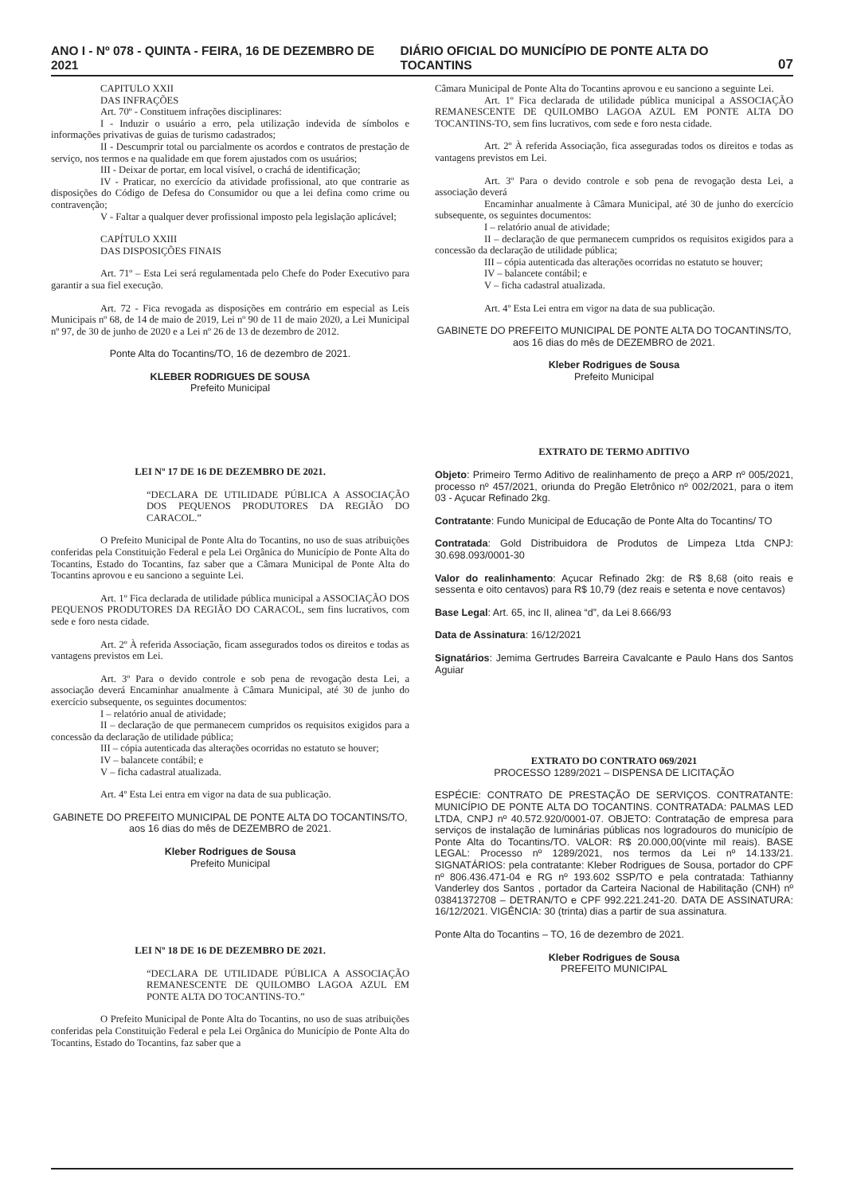ANO I - Nº 078 - QUINTA - FEIRA, 16 DE DEZEMBRO DE 2021 DIÁRIO OFICIAL DO MUNICÍPIO DE PONTE ALTA DO TOCANTINS 07
CAPITULO XXII
DAS INFRAÇÕES
Art. 70º - Constituem infrações disciplinares:
I - Induzir o usuário a erro, pela utilização indevida de símbolos e informações privativas de guias de turismo cadastrados;
II - Descumprir total ou parcialmente os acordos e contratos de prestação de serviço, nos termos e na qualidade em que forem ajustados com os usuários;
III - Deixar de portar, em local visível, o crachá de identificação;
IV - Praticar, no exercício da atividade profissional, ato que contrarie as disposições do Código de Defesa do Consumidor ou que a lei defina como crime ou contravenção;
V - Faltar a qualquer dever profissional imposto pela legislação aplicável;
CAPÍTULO XXIII
DAS DISPOSIÇÕES FINAIS
Art. 71º – Esta Lei será regulamentada pelo Chefe do Poder Executivo para garantir a sua fiel execução.
Art. 72 - Fica revogada as disposições em contrário em especial as Leis Municipais nº 68, de 14 de maio de 2019, Lei nº 90 de 11 de maio 2020, a Lei Municipal nº 97, de 30 de junho de 2020 e a Lei nº 26 de 13 de dezembro de 2012.
Ponte Alta do Tocantins/TO, 16 de dezembro de 2021.
KLEBER RODRIGUES DE SOUSA
Prefeito Municipal
LEI Nº 17 DE 16 DE DEZEMBRO DE 2021.
“DECLARA DE UTILIDADE PÚBLICA A ASSOCIAÇÃO DOS PEQUENOS PRODUTORES DA REGIÃO DO CARACOL.”
O Prefeito Municipal de Ponte Alta do Tocantins, no uso de suas atribuições conferidas pela Constituição Federal e pela Lei Orgânica do Município de Ponte Alta do Tocantins, Estado do Tocantins, faz saber que a Câmara Municipal de Ponte Alta do Tocantins aprovou e eu sanciono a seguinte Lei.
Art. 1º Fica declarada de utilidade pública municipal a ASSOCIAÇÃO DOS PEQUENOS PRODUTORES DA REGIÃO DO CARACOL, sem fins lucrativos, com sede e foro nesta cidade.
Art. 2º À referida Associação, ficam assegurados todos os direitos e todas as vantagens previstos em Lei.
Art. 3º Para o devido controle e sob pena de revogação desta Lei, a associação deverá Encaminhar anualmente à Câmara Municipal, até 30 de junho do exercício subsequente, os seguintes documentos:
I – relatório anual de atividade;
II – declaração de que permanecem cumpridos os requisitos exigidos para a concessão da declaração de utilidade pública;
III – cópia autenticada das alterações ocorridas no estatuto se houver;
IV – balancete contábil; e
V – ficha cadastral atualizada.
Art. 4º Esta Lei entra em vigor na data de sua publicação.
GABINETE DO PREFEITO MUNICIPAL DE PONTE ALTA DO TOCANTINS/TO, aos 16 dias do mês de DEZEMBRO de 2021.
Kleber Rodrigues de Sousa
Prefeito Municipal
LEI Nº 18 DE 16 DE DEZEMBRO DE 2021.
“DECLARA DE UTILIDADE PÚBLICA A ASSOCIAÇÃO REMANESCENTE DE QUILOMBO LAGOA AZUL EM PONTE ALTA DO TOCANTINS-TO.”
O Prefeito Municipal de Ponte Alta do Tocantins, no uso de suas atribuições conferidas pela Constituição Federal e pela Lei Orgânica do Município de Ponte Alta do Tocantins, Estado do Tocantins, faz saber que a
Câmara Municipal de Ponte Alta do Tocantins aprovou e eu sanciono a seguinte Lei.
Art. 1º Fica declarada de utilidade pública municipal a ASSOCIAÇÃO REMANESCENTE DE QUILOMBO LAGOA AZUL EM PONTE ALTA DO TOCANTINS-TO, sem fins lucrativos, com sede e foro nesta cidade.
Art. 2º À referida Associação, fica asseguradas todos os direitos e todas as vantagens previstos em Lei.
Art. 3º Para o devido controle e sob pena de revogação desta Lei, a associação deverá
Encaminhar anualmente à Câmara Municipal, até 30 de junho do exercício subsequente, os seguintes documentos:
I – relatório anual de atividade;
II – declaração de que permanecem cumpridos os requisitos exigidos para a concessão da declaração de utilidade pública;
III – cópia autenticada das alterações ocorridas no estatuto se houver;
IV – balancete contábil; e
V – ficha cadastral atualizada.
Art. 4º Esta Lei entra em vigor na data de sua publicação.
GABINETE DO PREFEITO MUNICIPAL DE PONTE ALTA DO TOCANTINS/TO, aos 16 dias do mês de DEZEMBRO de 2021.
Kleber Rodrigues de Sousa
Prefeito Municipal
EXTRATO DE TERMO ADITIVO
Objeto: Primeiro Termo Aditivo de realinhamento de preço a ARP nº 005/2021, processo nº 457/2021, oriunda do Pregão Eletrônico nº 002/2021, para o item 03 - Açucar Refinado 2kg.
Contratante: Fundo Municipal de Educação de Ponte Alta do Tocantins/ TO
Contratada: Gold Distribuidora de Produtos de Limpeza Ltda CNPJ: 30.698.093/0001-30
Valor do realinhamento: Açucar Refinado 2kg: de R$ 8,68 (oito reais e sessenta e oito centavos) para R$ 10,79 (dez reais e setenta e nove centavos)
Base Legal: Art. 65, inc II, alinea “d”, da Lei 8.666/93
Data de Assinatura: 16/12/2021
Signatários: Jemima Gertrudes Barreira Cavalcante e Paulo Hans dos Santos Aguiar
EXTRATO DO CONTRATO 069/2021
PROCESSO 1289/2021 – DISPENSA DE LICITAÇÃO
ESPÉCIE: CONTRATO DE PRESTAÇÃO DE SERVIÇOS. CONTRATANTE: MUNICÍPIO DE PONTE ALTA DO TOCANTINS. CONTRATADA: PALMAS LED LTDA, CNPJ nº 40.572.920/0001-07. OBJETO: Contratação de empresa para serviços de instalação de luminárias públicas nos logradouros do município de Ponte Alta do Tocantins/TO. VALOR: R$ 20.000,00(vinte mil reais). BASE LEGAL: Processo nº 1289/2021, nos termos da Lei nº 14.133/21. SIGNATÁRIOS: pela contratante: Kleber Rodrigues de Sousa, portador do CPF nº 806.436.471-04 e RG nº 193.602 SSP/TO e pela contratada: Tathianny Vanderley dos Santos , portador da Carteira Nacional de Habilitação (CNH) nº 03841372708 – DETRAN/TO e CPF 992.221.241-20. DATA DE ASSINATURA: 16/12/2021. VIGÊNCIA: 30 (trinta) dias a partir de sua assinatura.
Ponte Alta do Tocantins – TO, 16 de dezembro de 2021.
Kleber Rodrigues de Sousa
PREFEITO MUNICIPAL